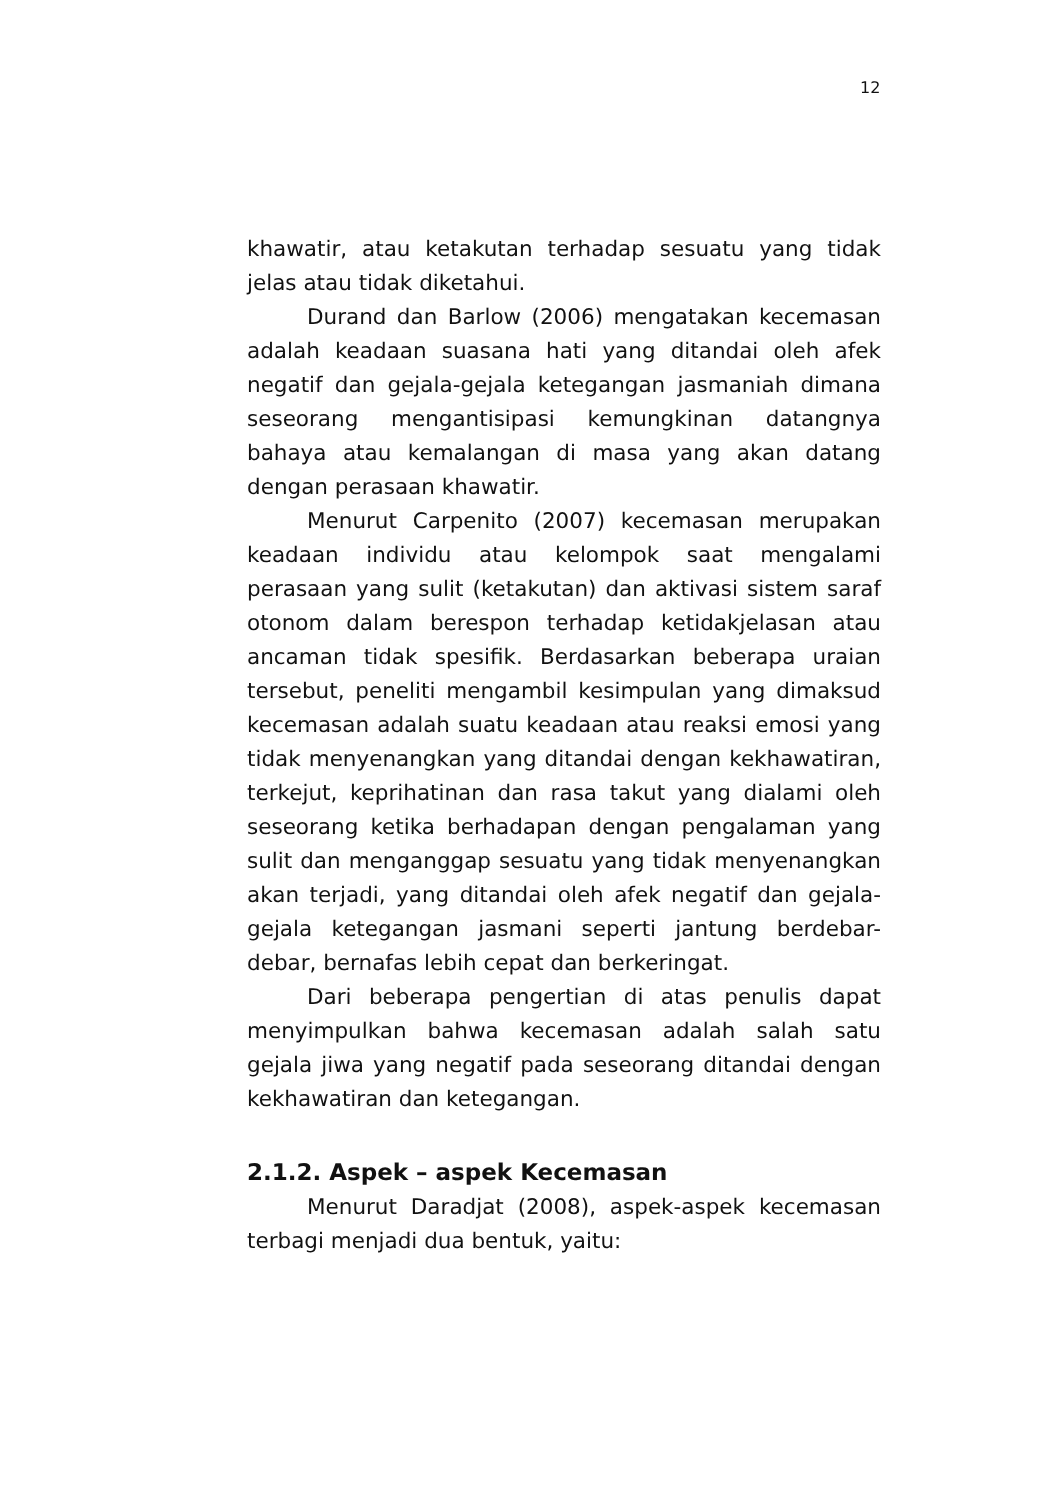12
khawatir, atau ketakutan terhadap sesuatu yang tidak jelas atau tidak diketahui.
Durand dan Barlow (2006) mengatakan kecemasan adalah keadaan suasana hati yang ditandai oleh afek negatif dan gejala-gejala ketegangan jasmaniah dimana seseorang mengantisipasi kemungkinan datangnya bahaya atau kemalangan di masa yang akan datang dengan perasaan khawatir.
Menurut Carpenito (2007) kecemasan merupakan keadaan individu atau kelompok saat mengalami perasaan yang sulit (ketakutan) dan aktivasi sistem saraf otonom dalam berespon terhadap ketidakjelasan atau ancaman tidak spesifik. Berdasarkan beberapa uraian tersebut, peneliti mengambil kesimpulan yang dimaksud kecemasan adalah suatu keadaan atau reaksi emosi yang tidak menyenangkan yang ditandai dengan kekhawatiran, terkejut, keprihatinan dan rasa takut yang dialami oleh seseorang ketika berhadapan dengan pengalaman yang sulit dan menganggap sesuatu yang tidak menyenangkan akan terjadi, yang ditandai oleh afek negatif dan gejala-gejala ketegangan jasmani seperti jantung berdebar-debar, bernafas lebih cepat dan berkeringat.
Dari beberapa pengertian di atas penulis dapat menyimpulkan bahwa kecemasan adalah salah satu gejala jiwa yang negatif pada seseorang ditandai dengan kekhawatiran dan ketegangan.
2.1.2. Aspek – aspek Kecemasan
Menurut Daradjat (2008), aspek-aspek kecemasan terbagi menjadi dua bentuk, yaitu: